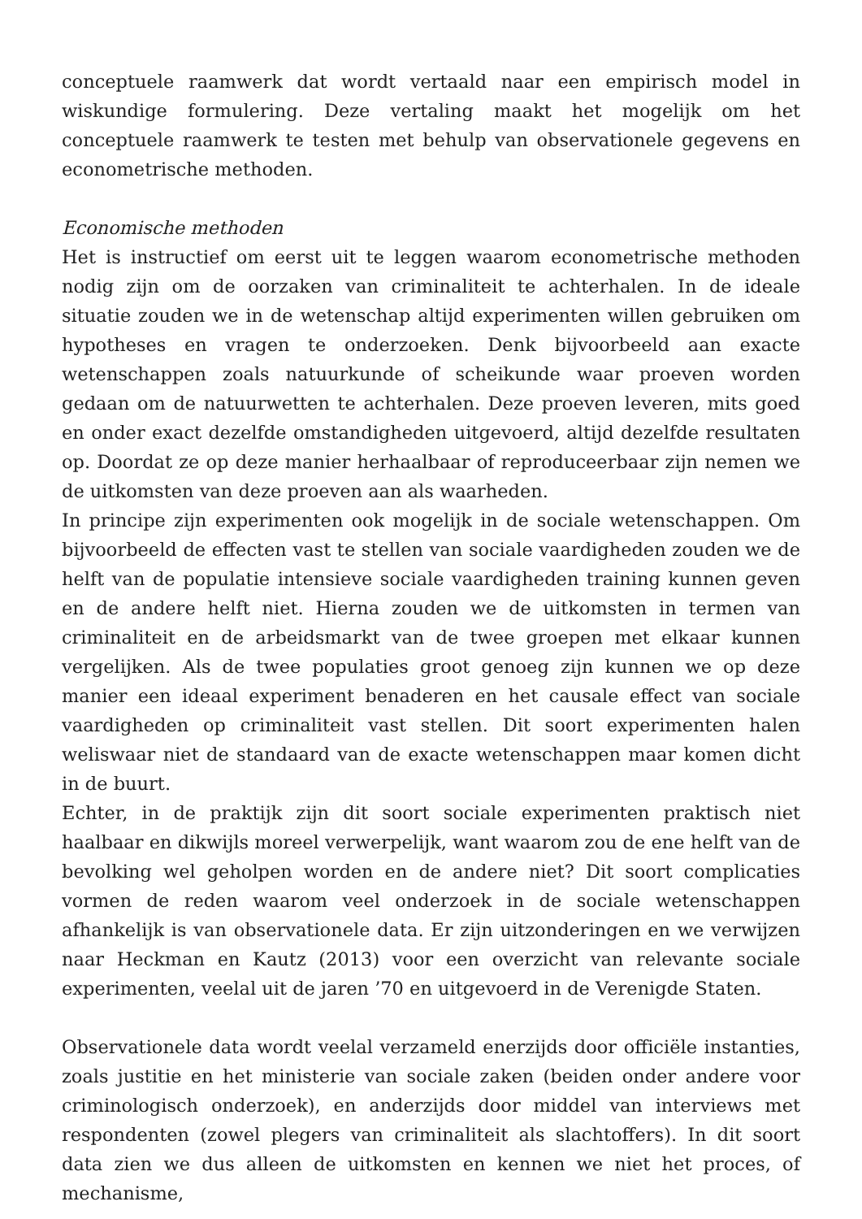conceptuele raamwerk dat wordt vertaald naar een empirisch model in wiskundige formulering. Deze vertaling maakt het mogelijk om het conceptuele raamwerk te testen met behulp van observationele gegevens en econometrische methoden.
Economische methoden
Het is instructief om eerst uit te leggen waarom econometrische methoden nodig zijn om de oorzaken van criminaliteit te achterhalen. In de ideale situatie zouden we in de wetenschap altijd experimenten willen gebruiken om hypotheses en vragen te onderzoeken. Denk bijvoorbeeld aan exacte wetenschappen zoals natuurkunde of scheikunde waar proeven worden gedaan om de natuurwetten te achterhalen. Deze proeven leveren, mits goed en onder exact dezelfde omstandigheden uitgevoerd, altijd dezelfde resultaten op. Doordat ze op deze manier herhaalbaar of reproduceerbaar zijn nemen we de uitkomsten van deze proeven aan als waarheden.
In principe zijn experimenten ook mogelijk in de sociale wetenschappen. Om bijvoorbeeld de effecten vast te stellen van sociale vaardigheden zouden we de helft van de populatie intensieve sociale vaardigheden training kunnen geven en de andere helft niet. Hierna zouden we de uitkomsten in termen van criminaliteit en de arbeidsmarkt van de twee groepen met elkaar kunnen vergelijken. Als de twee populaties groot genoeg zijn kunnen we op deze manier een ideaal experiment benaderen en het causale effect van sociale vaardigheden op criminaliteit vast stellen. Dit soort experimenten halen weliswaar niet de standaard van de exacte wetenschappen maar komen dicht in de buurt.
Echter, in de praktijk zijn dit soort sociale experimenten praktisch niet haalbaar en dikwijls moreel verwerpelijk, want waarom zou de ene helft van de bevolking wel geholpen worden en de andere niet? Dit soort complicaties vormen de reden waarom veel onderzoek in de sociale wetenschappen afhankelijk is van observationele data. Er zijn uitzonderingen en we verwijzen naar Heckman en Kautz (2013) voor een overzicht van relevante sociale experimenten, veelal uit de jaren ’70 en uitgevoerd in de Verenigde Staten.
Observationele data wordt veelal verzameld enerzijds door officiële instanties, zoals justitie en het ministerie van sociale zaken (beiden onder andere voor criminologisch onderzoek), en anderzijds door middel van interviews met respondenten (zowel plegers van criminaliteit als slachtoffers). In dit soort data zien we dus alleen de uitkomsten en kennen we niet het proces, of mechanisme,